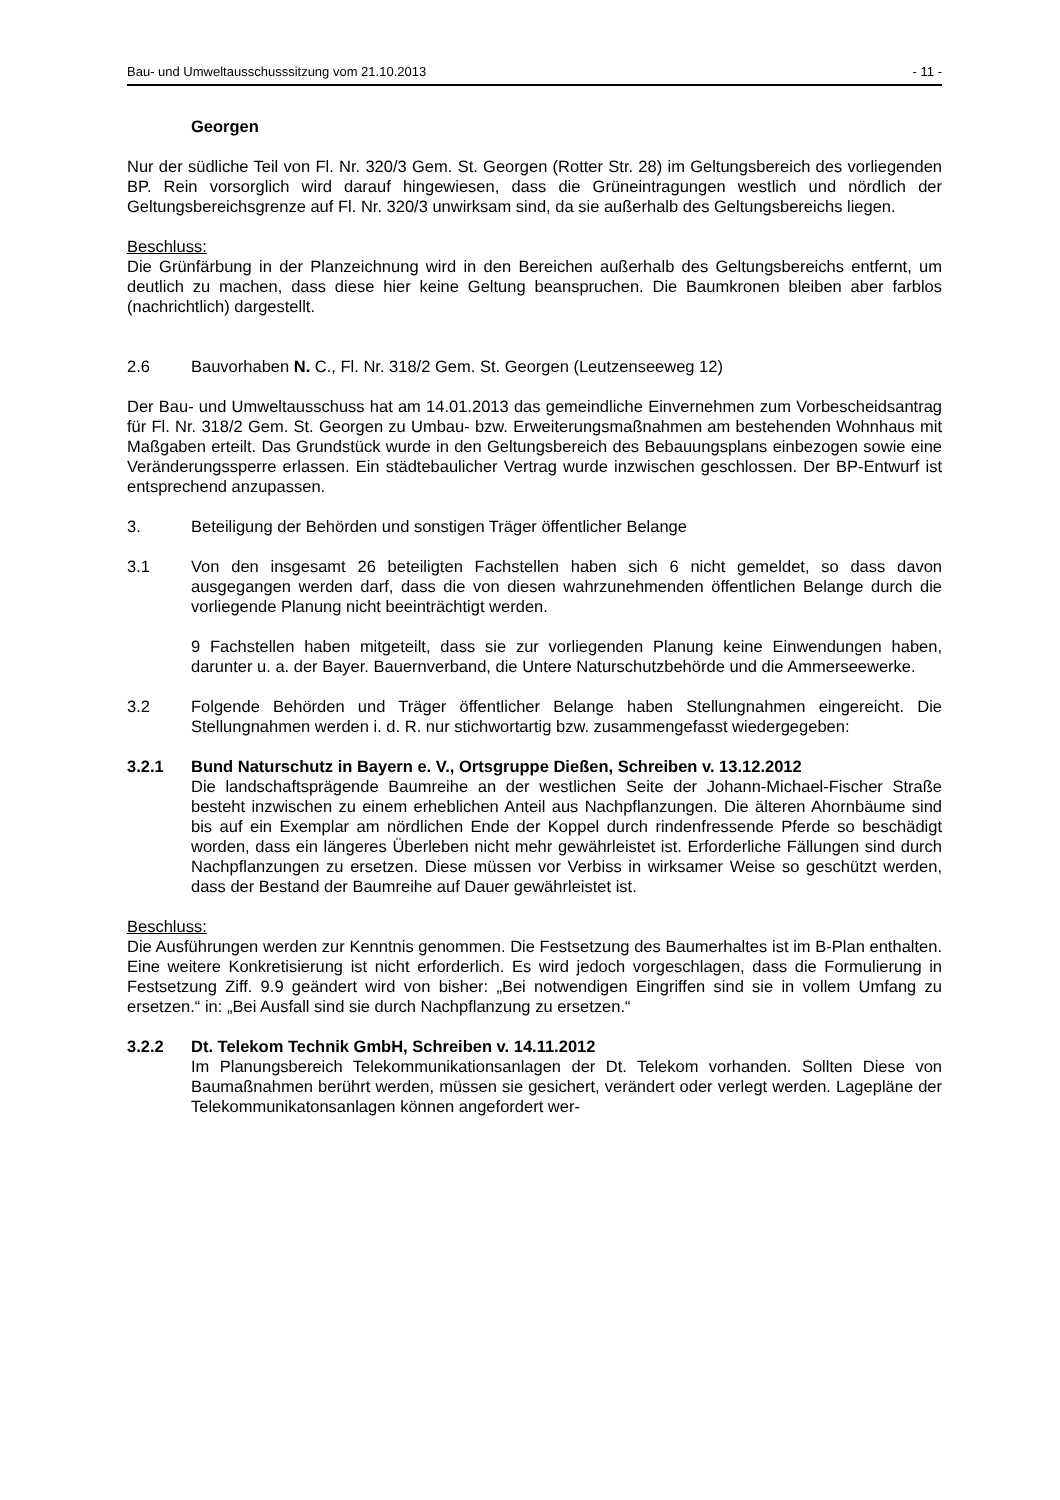Bau- und Umweltausschusssitzung vom 21.10.2013 - 11 -
Georgen
Nur der südliche Teil von Fl. Nr. 320/3 Gem. St. Georgen (Rotter Str. 28) im Geltungsbereich des vorliegenden BP. Rein vorsorglich wird darauf hingewiesen, dass die Grüneintragungen westlich und nördlich der Geltungsbereichsgrenze auf Fl. Nr. 320/3 unwirksam sind, da sie außerhalb des Geltungsbereichs liegen.
Beschluss:
Die Grünfärbung in der Planzeichnung wird in den Bereichen außerhalb des Geltungsbereichs entfernt, um deutlich zu machen, dass diese hier keine Geltung beanspruchen. Die Baumkronen bleiben aber farblos (nachrichtlich) dargestellt.
2.6 Bauvorhaben N. C., Fl. Nr. 318/2 Gem. St. Georgen (Leutzenseeweg 12)
Der Bau- und Umweltausschuss hat am 14.01.2013 das gemeindliche Einvernehmen zum Vorbescheidsantrag für Fl. Nr. 318/2 Gem. St. Georgen zu Umbau- bzw. Erweiterungsmaßnahmen am bestehenden Wohnhaus mit Maßgaben erteilt. Das Grundstück wurde in den Geltungsbereich des Bebauungsplans einbezogen sowie eine Veränderungssperre erlassen. Ein städtebaulicher Vertrag wurde inzwischen geschlossen. Der BP-Entwurf ist entsprechend anzupassen.
3. Beteiligung der Behörden und sonstigen Träger öffentlicher Belange
3.1 Von den insgesamt 26 beteiligten Fachstellen haben sich 6 nicht gemeldet, so dass davon ausgegangen werden darf, dass die von diesen wahrzunehmenden öffentlichen Belange durch die vorliegende Planung nicht beeinträchtigt werden.
9 Fachstellen haben mitgeteilt, dass sie zur vorliegenden Planung keine Einwendungen haben, darunter u. a. der Bayer. Bauernverband, die Untere Naturschutzbehörde und die Ammerseewerke.
3.2 Folgende Behörden und Träger öffentlicher Belange haben Stellungnahmen eingereicht. Die Stellungnahmen werden i. d. R. nur stichwortartig bzw. zusammengefasst wiedergegeben:
3.2.1 Bund Naturschutz in Bayern e. V., Ortsgruppe Dießen, Schreiben v. 13.12.2012
Die landschaftsprägende Baumreihe an der westlichen Seite der Johann-Michael-Fischer Straße besteht inzwischen zu einem erheblichen Anteil aus Nachpflanzungen. Die älteren Ahornbäume sind bis auf ein Exemplar am nördlichen Ende der Koppel durch rindenfressende Pferde so beschädigt worden, dass ein längeres Überleben nicht mehr gewährleistet ist. Erforderliche Fällungen sind durch Nachpflanzungen zu ersetzen. Diese müssen vor Verbiss in wirksamer Weise so geschützt werden, dass der Bestand der Baumreihe auf Dauer gewährleistet ist.
Beschluss:
Die Ausführungen werden zur Kenntnis genommen. Die Festsetzung des Baumerhaltes ist im B-Plan enthalten. Eine weitere Konkretisierung ist nicht erforderlich. Es wird jedoch vorgeschlagen, dass die Formulierung in Festsetzung Ziff. 9.9 geändert wird von bisher: „Bei notwendigen Eingriffen sind sie in vollem Umfang zu ersetzen.“ in: „Bei Ausfall sind sie durch Nachpflanzung zu ersetzen.“
3.2.2 Dt. Telekom Technik GmbH, Schreiben v. 14.11.2012
Im Planungsbereich Telekommunikationsanlagen der Dt. Telekom vorhanden. Sollten Diese von Baumaßnahmen berührt werden, müssen sie gesichert, verändert oder verlegt werden. Lagepläne der Telekommunikatonsanlagen können angefordert wer-